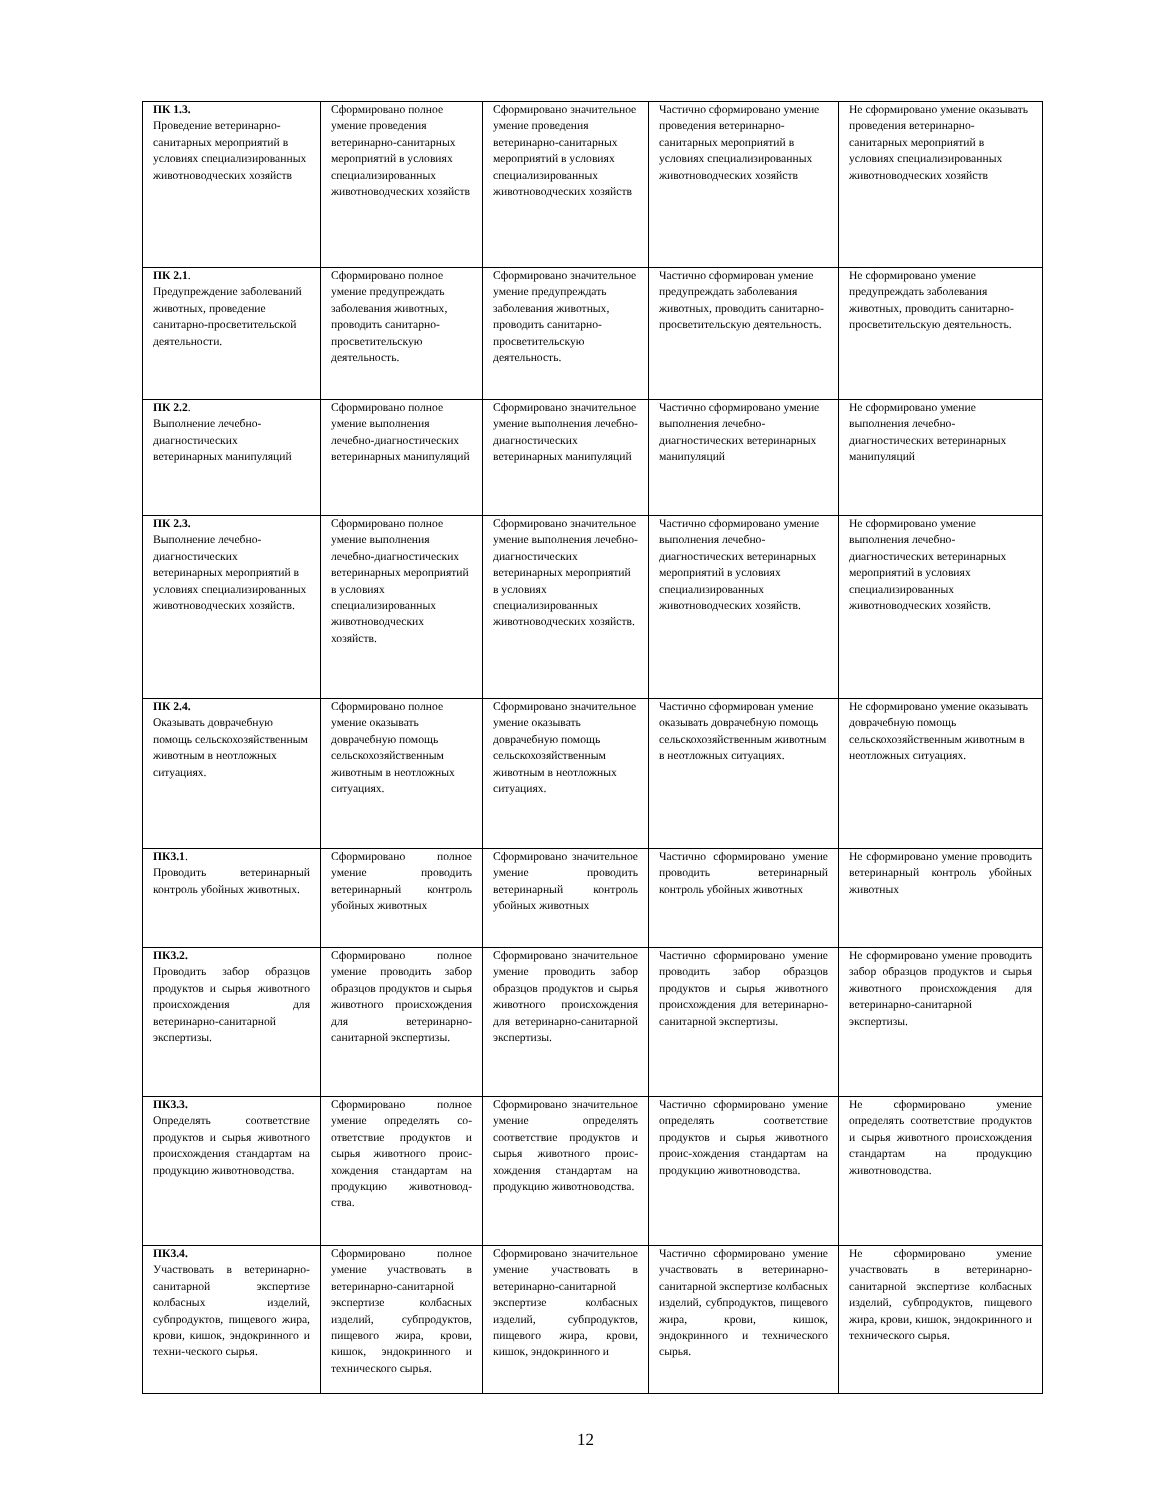| ПК 1.3. Проведение ветеринарно-санитарных мероприятий в условиях специализированных животноводческих хозяйств | Сформировано полное умение проведения ветеринарно-санитарных мероприятий в условиях специализированных животноводческих хозяйств | Сформировано значительное умение проведения ветеринарно-санитарных мероприятий в условиях специализированных животноводческих хозяйств | Частично сформировано умение проведения ветеринарно-санитарных мероприятий в условиях специализированных животноводческих хозяйств | Не сформировано умение оказывать проведения ветеринарно-санитарных мероприятий в условиях специализированных животноводческих хозяйств |
| ПК 2.1 . Предупреждение заболеваний животных, проведение санитарно-просветительской деятельности. | Сформировано полное умение предупреждать заболевания животных, проводить санитарно-просветительскую деятельность. | Сформировано значительное умение предупреждать заболевания животных, проводить санитарно-просветительскую деятельность. | Частично сформирован умение предупреждать заболевания животных, проводить санитарно-просветительскую деятельность. | Не сформировано умение предупреждать заболевания животных, проводить санитарно-просветительскую деятельность. |
| ПК 2.2 . Выполнение лечебно-диагностических ветеринарных манипуляций | Сформировано полное умение выполнения лечебно-диагностических ветеринарных манипуляций | Сформировано значительное умение выполнения лечебно-диагностических ветеринарных манипуляций | Частично сформировано умение выполнения лечебно-диагностических ветеринарных манипуляций | Не сформировано умение выполнения лечебно-диагностических ветеринарных манипуляций |
| ПК 2.3. Выполнение лечебно-диагностических ветеринарных мероприятий в условиях специализированных животноводческих хозяйств. | Сформировано полное умение выполнения лечебно-диагностических ветеринарных мероприятий в условиях специализированных животноводческих хозяйств. | Сформировано значительное умение выполнения лечебно-диагностических ветеринарных мероприятий в условиях специализированных животноводческих хозяйств. | Частично сформировано умение выполнения лечебно-диагностических ветеринарных мероприятий в условиях специализированных животноводческих хозяйств. | Не сформировано умение выполнения лечебно-диагностических ветеринарных мероприятий в условиях специализированных животноводческих хозяйств. |
| ПК 2.4. Оказывать доврачебную помощь сельскохозяйственным животным в неотложных ситуациях. | Сформировано полное умение оказывать доврачебную помощь сельскохозяйственным животным в неотложных ситуациях. | Сформировано значительное умение оказывать доврачебную помощь сельскохозяйственным животным в неотложных ситуациях. | Частично сформирован умение оказывать доврачебную помощь сельскохозяйственным животным в неотложных ситуациях. | Не сформировано умение оказывать доврачебную помощь сельскохозяйственным животным в неотложных ситуациях. |
| ПК3.1 . Проводить ветеринарный контроль убойных животных. | Сформировано полное умение проводить ветеринарный контроль убойных животных | Сформировано значительное умение проводить ветеринарный контроль убойных животных | Частично сформировано умение проводить ветеринарный контроль убойных животных | Не сформировано умение проводить ветеринарный контроль убойных животных |
| ПК3.2. Проводить забор образцов продуктов и сырья животного происхождения для ветеринарно-санитарной экспертизы. | Сформировано полное умение проводить забор образцов продуктов и сырья животного происхождения для ветеринарно-санитарной экспертизы. | Сформировано значительное умение проводить забор образцов продуктов и сырья животного происхождения для ветеринарно-санитарной экспертизы. | Частично сформировано умение проводить забор образцов продуктов и сырья животного происхождения для ветеринарно-санитарной экспертизы. | Не сформировано умение проводить забор образцов продуктов и сырья животного происхождения для ветеринарно-санитарной экспертизы. |
| ПК3.3. Определять соответствие продуктов и сырья животного происхождения стандартам на продукцию животноводства. | Сформировано полное умение определять со-ответствие продуктов и сырья животного проис-хождения стандартам на продукцию животновод-ства. | Сформировано значительное умение определять соответствие продуктов и сырья животного проис-хождения стандартам на продукцию животноводства. | Частично сформировано умение определять соответствие продуктов и сырья животного проис-хождения стандартам на продукцию животноводства. | Не сформировано умение определять соответствие продуктов и сырья животного происхождения стандартам на продукцию животноводства. |
| ПК3.4. Участвовать в ветеринарно-санитарной экспертизе колбасных изделий, субпродуктов, пищевого жира, крови, кишок, эндокринного и техни-ческого сырья. | Сформировано полное умение участвовать в ветеринарно-санитарной экспертизе колбасных изделий, субпродуктов, пищевого жира, крови, кишок, эндокринного и технического сырья. | Сформировано значительное умение участвовать в ветеринарно-санитарной экспертизе колбасных изделий, субпродуктов, пищевого жира, крови, кишок, эндокринного и | Частично сформировано умение участвовать в ветеринарно-санитарной экспертизе колбасных изделий, субпродуктов, пищевого жира, крови, кишок, эндокринного и технического сырья. | Не сформировано умение участвовать в ветеринарно-санитарной экспертизе колбасных изделий, субпродуктов, пищевого жира, крови, кишок, эндокринного и технического сырья. |
12